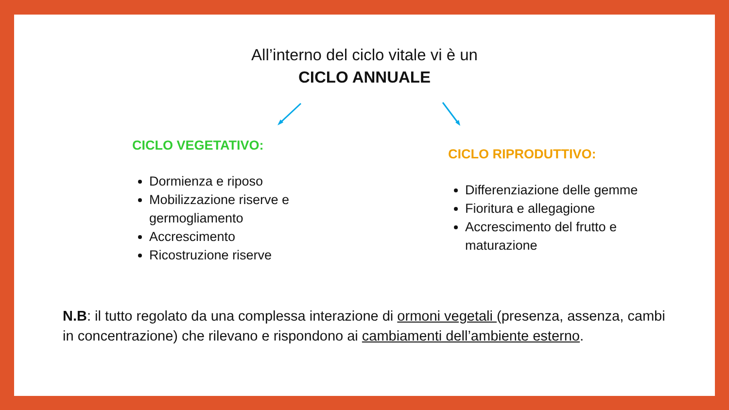All’interno del ciclo vitale vi è un
CICLO ANNUALE
CICLO VEGETATIVO:
Dormienza e riposo
Mobilizzazione riserve e
germogliamento
Accrescimento
Ricostruzione riserve
CICLO RIPRODUTTIVO:
Differenziazione delle gemme
Fioritura e allegagione
Accrescimento del frutto e
maturazione
N.B: il tutto regolato da una complessa interazione di ormoni vegetali (presenza, assenza, cambi in concentrazione) che rilevano e rispondono ai cambiamenti dell’ambiente esterno.